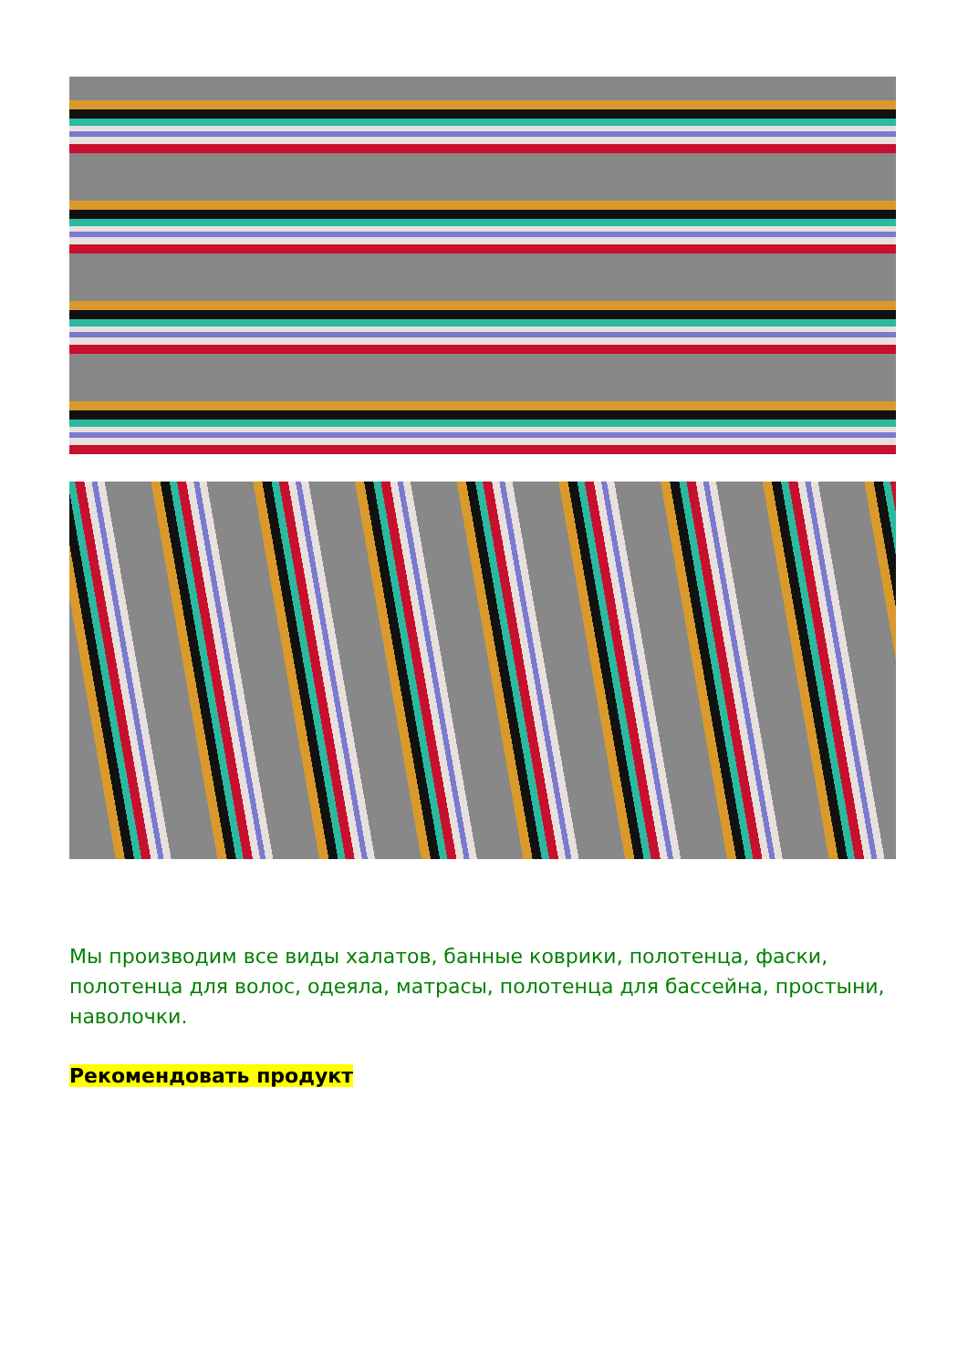Мы производим все виды халатов, банные коврики, полотенца, фаски, полотенца для волос, одеяла, матрасы, полотенца для бассейна, простыни, наволочки.
Рекомендовать продукт